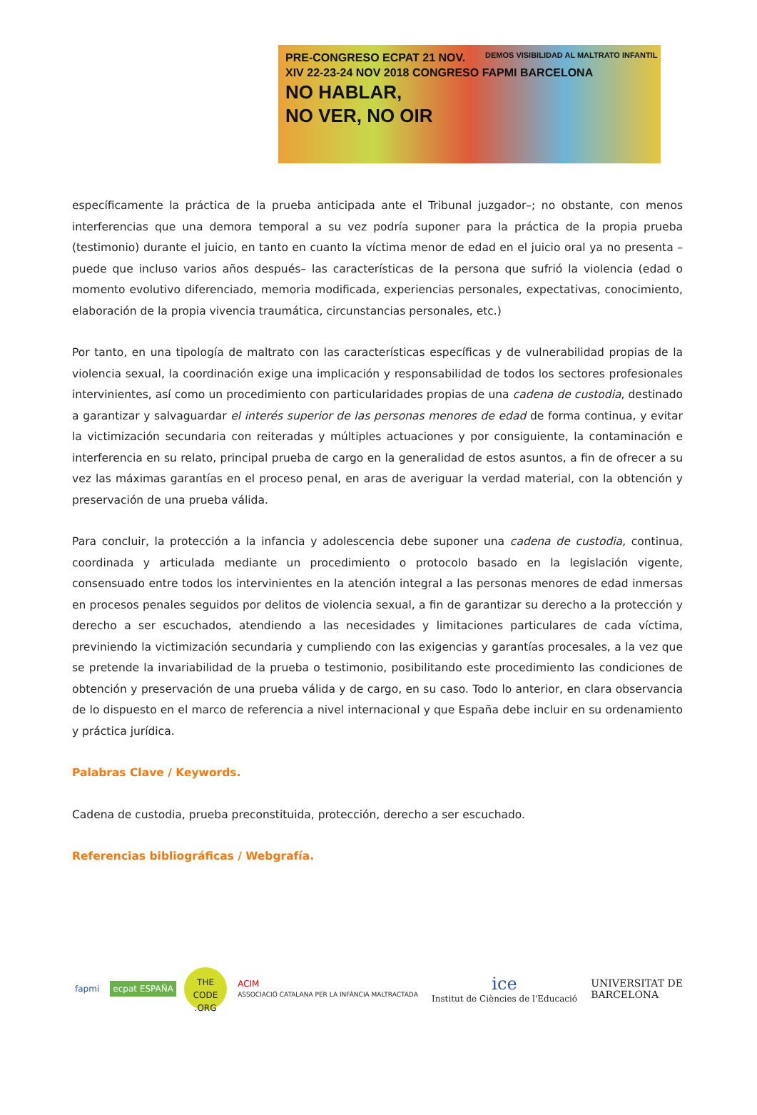PRE-CONGRESO ECPAT 21 NOV.
XIV 22-23-24 NOV 2018 CONGRESO FAPMI BARCELONA
NO HABLAR,
NO VER, NO OIR
DEMOS VISIBILIDAD AL MALTRATO INFANTIL
específicamente la práctica de la prueba anticipada ante el Tribunal juzgador–; no obstante, con menos interferencias que una demora temporal a su vez podría suponer para la práctica de la propia prueba (testimonio) durante el juicio, en tanto en cuanto la víctima menor de edad en el juicio oral ya no presenta –puede que incluso varios años después– las características de la persona que sufrió la violencia (edad o momento evolutivo diferenciado, memoria modificada, experiencias personales, expectativas, conocimiento, elaboración de la propia vivencia traumática, circunstancias personales, etc.)
Por tanto, en una tipología de maltrato con las características específicas y de vulnerabilidad propias de la violencia sexual, la coordinación exige una implicación y responsabilidad de todos los sectores profesionales intervinientes, así como un procedimiento con particularidades propias de una cadena de custodia, destinado a garantizar y salvaguardar el interés superior de las personas menores de edad de forma continua, y evitar la victimización secundaria con reiteradas y múltiples actuaciones y por consiguiente, la contaminación e interferencia en su relato, principal prueba de cargo en la generalidad de estos asuntos, a fin de ofrecer a su vez las máximas garantías en el proceso penal, en aras de averiguar la verdad material, con la obtención y preservación de una prueba válida.
Para concluir, la protección a la infancia y adolescencia debe suponer una cadena de custodia, continua, coordinada y articulada mediante un procedimiento o protocolo basado en la legislación vigente, consensuado entre todos los intervinientes en la atención integral a las personas menores de edad inmersas en procesos penales seguidos por delitos de violencia sexual, a fin de garantizar su derecho a la protección y derecho a ser escuchados, atendiendo a las necesidades y limitaciones particulares de cada víctima, previniendo la victimización secundaria y cumpliendo con las exigencias y garantías procesales, a la vez que se pretende la invariabilidad de la prueba o testimonio, posibilitando este procedimiento las condiciones de obtención y preservación de una prueba válida y de cargo, en su caso. Todo lo anterior, en clara observancia de lo dispuesto en el marco de referencia a nivel internacional y que España debe incluir en su ordenamiento y práctica jurídica.
Palabras Clave / Keywords.
Cadena de custodia, prueba preconstituida, protección, derecho a ser escuchado.
Referencias bibliográficas / Webgrafía.
fapmi ecpat ESPAÑA
THE CODE .ORG
ACIM
ASSOCIACIÓ CATALANA PER LA INFÀNCIA MALTRACTADA
ice
Institut de Ciències de l'Educació
UNIVERSITAT DE
BARCELONA